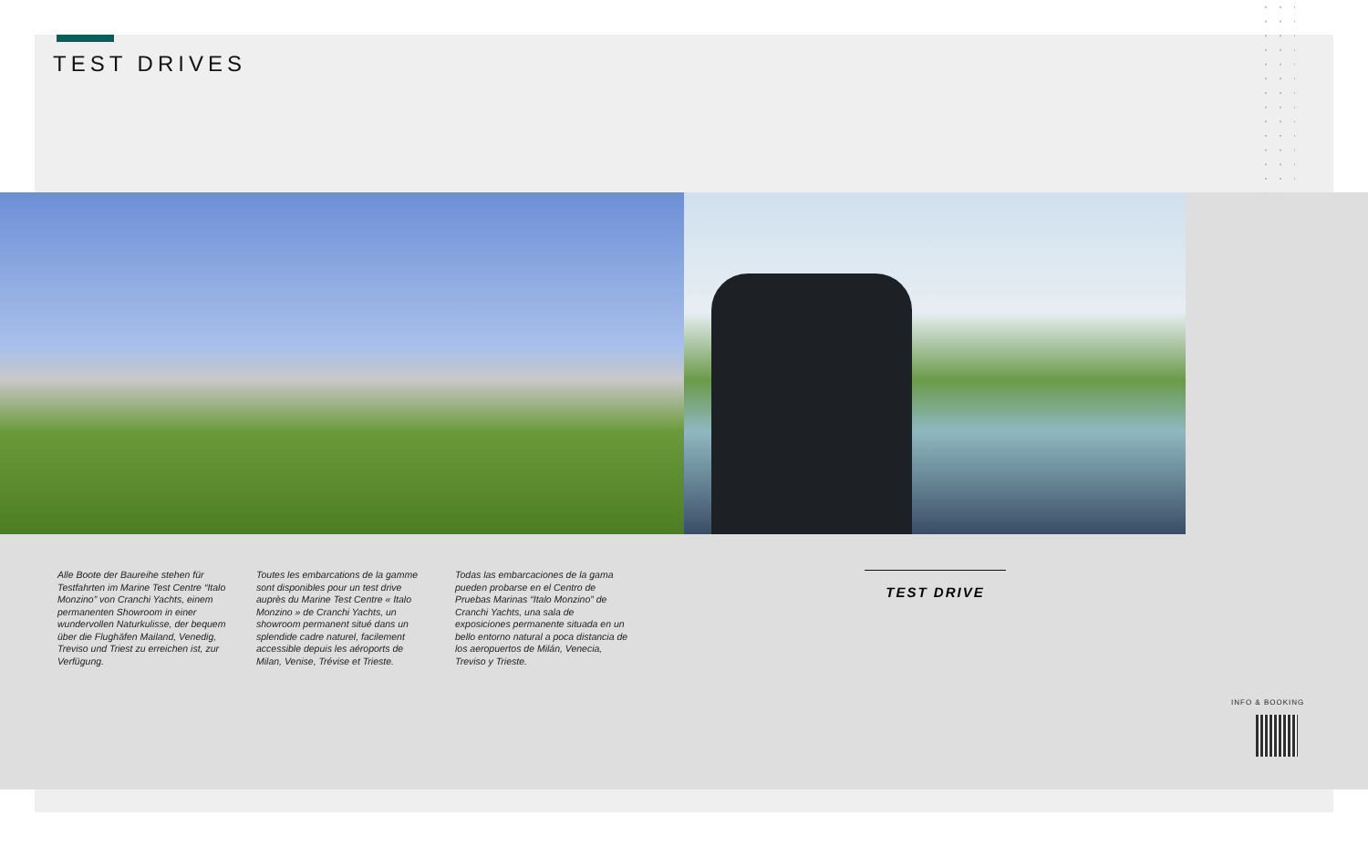TEST DRIVES
Alle Boote der Baureihe stehen für Testfahrten im Marine Test Centre “Italo Monzino” von Cranchi Yachts, einem permanenten Showroom in einer wundervollen Naturkulisse, der bequem über die Flughäfen Mailand, Venedig, Treviso und Triest zu erreichen ist, zur Verfügung.
Toutes les embarcations de la gamme sont disponibles pour un test drive auprès du Marine Test Centre « Italo Monzino » de Cranchi Yachts, un showroom permanent situé dans un splendide cadre naturel, facilement accessible depuis les aéroports de Milan, Venise, Trévise et Trieste.
Todas las embarcaciones de la gama pueden probarse en el Centro de Pruebas Marinas “Italo Monzino” de Cranchi Yachts, una sala de exposiciones permanente situada en un bello entorno natural a poca distancia de los aeropuertos de Milán, Venecia, Treviso y Trieste.
TEST DRIVE
INFO & BOOKING